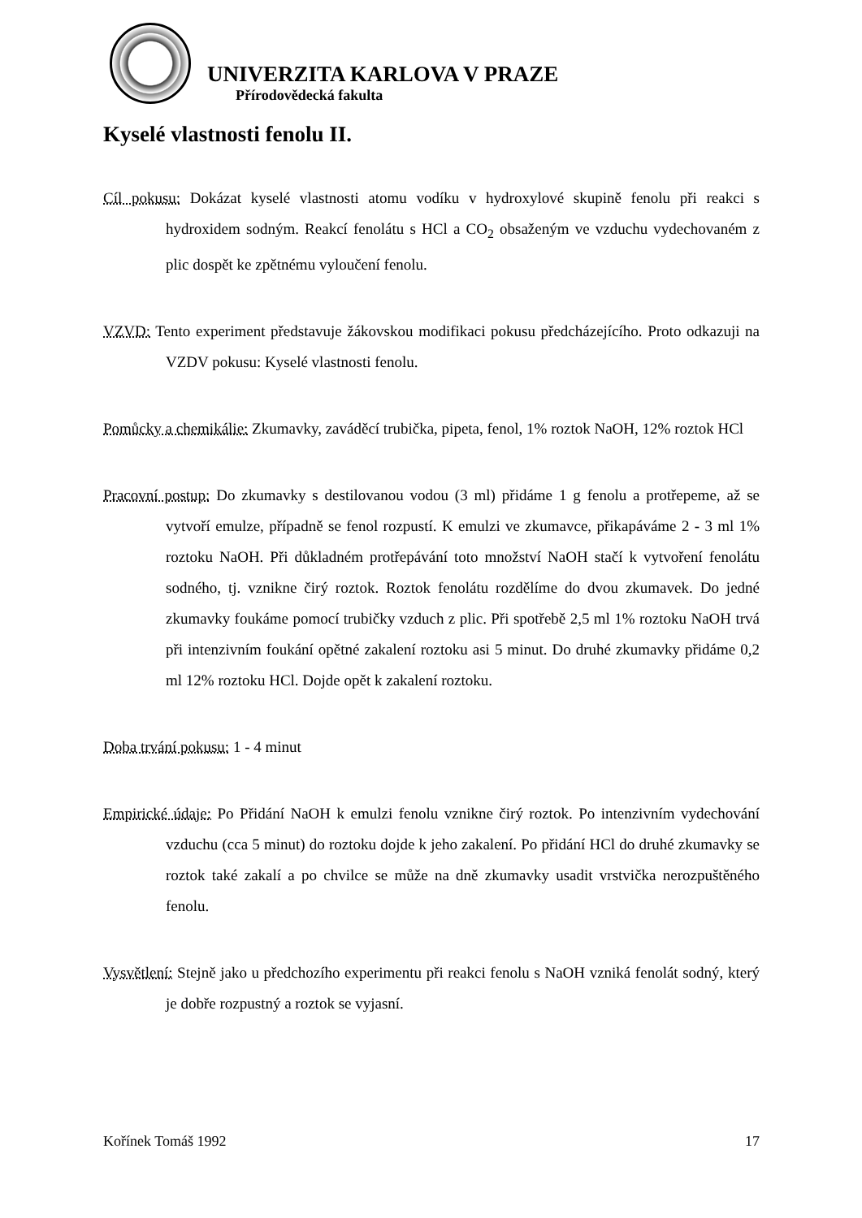UNIVERZITA KARLOVA V PRAZE
Přírodovědecká fakulta
Kyselé vlastnosti fenolu II.
Cíl pokusu: Dokázat kyselé vlastnosti atomu vodíku v hydroxylové skupině fenolu při reakci s hydroxidem sodným. Reakcí fenolátu s HCl a CO<sub>2</sub> obsaženým ve vzduchu vydechovaném z plic dospět ke zpětnému vyloučení fenolu.
VZVD: Tento experiment představuje žákovskou modifikaci pokusu předcházejícího. Proto odkazuji na VZDV pokusu: Kyselé vlastnosti fenolu.
Pomůcky a chemikálie: Zkumavky, zaváděcí trubička, pipeta, fenol, 1% roztok NaOH, 12% roztok HCl
Pracovní postup: Do zkumavky s destilovanou vodou (3 ml) přidáme 1 g fenolu a protřepeme, až se vytvoří emulze, případně se fenol rozpustí. K emulzi ve zkumavce, přikapáváme 2 - 3 ml 1% roztoku NaOH. Při důkladném protřepávání toto množství NaOH stačí k vytvoření fenolátu sodného, tj. vznikne čirý roztok. Roztok fenolátu rozdělíme do dvou zkumavek. Do jedné zkumavky foukáme pomocí trubičky vzduch z plic. Při spotřebě 2,5 ml 1% roztoku NaOH trvá při intenzivním foukání opětné zakalení roztoku asi 5 minut. Do druhé zkumavky přidáme 0,2 ml 12% roztoku HCl. Dojde opět k zakalení roztoku.
Doba trvání pokusu: 1 - 4 minut
Empirické údaje: Po Přidání NaOH k emulzi fenolu vznikne čirý roztok. Po intenzivním vydechování vzduchu (cca 5 minut) do roztoku dojde k jeho zakalení. Po přidání HCl do druhé zkumavky se roztok také zakalí a po chvilce se může na dně zkumavky usadit vrstvička nerozpuštěného fenolu.
Vysvětlení: Stejně jako u předchozího experimentu při reakci fenolu s NaOH vzniká fenolát sodný, který je dobře rozpustný a roztok se vyjasní.
Kořínek Tomáš 1992 17